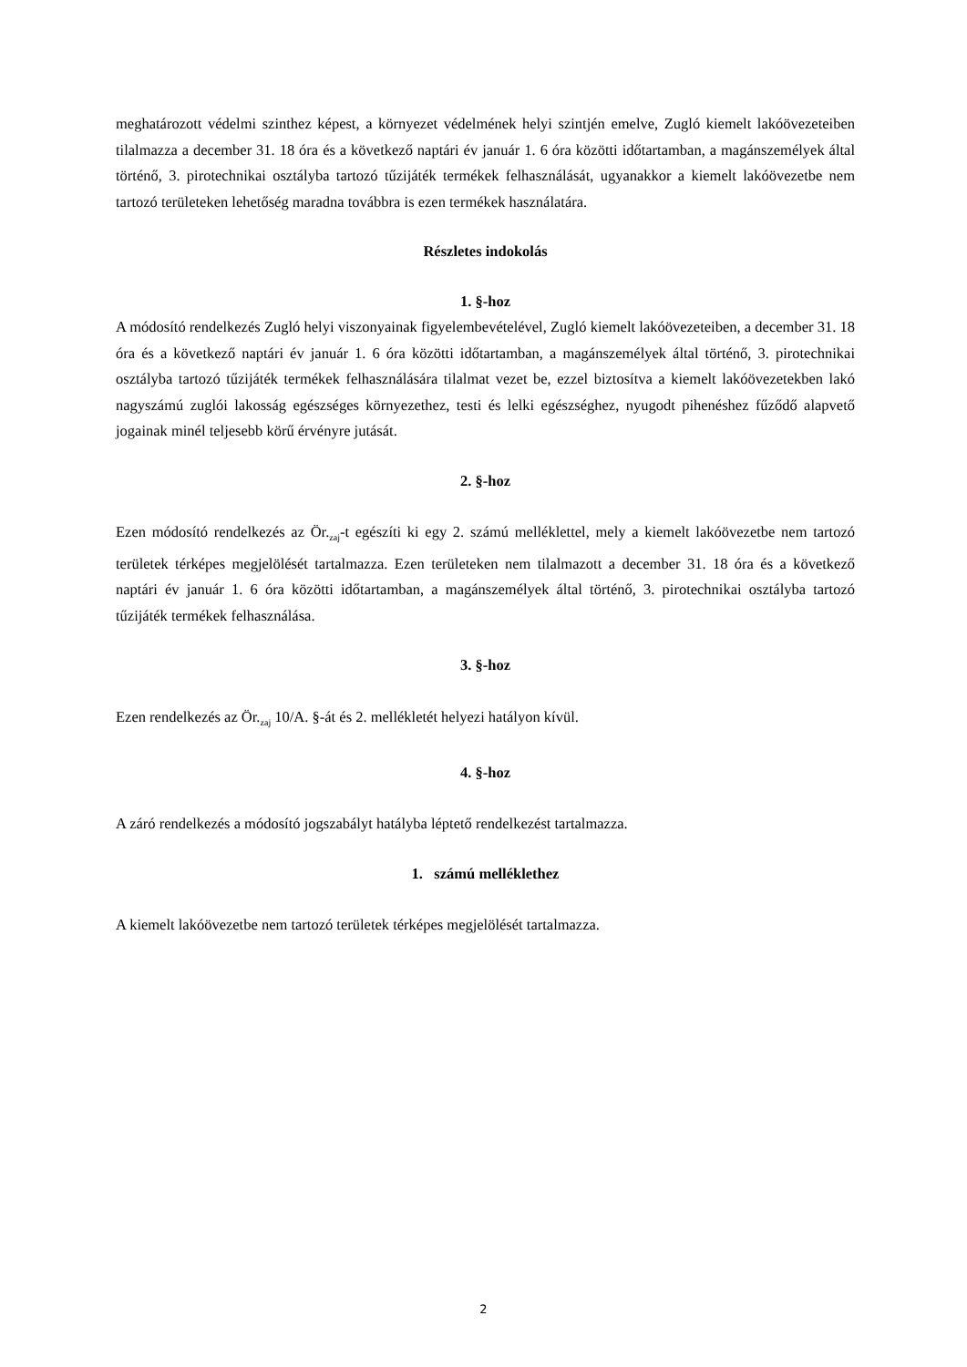meghatározott védelmi szinthez képest, a környezet védelmének helyi szintjén emelve, Zugló kiemelt lakóövezeteiben tilalmazza a december 31. 18 óra és a következő naptári év január 1. 6 óra közötti időtartamban, a magánszemélyek által történő, 3. pirotechnikai osztályba tartozó tűzijáték termékek felhasználását, ugyanakkor a kiemelt lakóövezetbe nem tartozó területeken lehetőség maradna továbbra is ezen termékek használatára.
Részletes indokolás
1. §-hoz
A módosító rendelkezés Zugló helyi viszonyainak figyelembevételével, Zugló kiemelt lakóövezeteiben, a december 31. 18 óra és a következő naptári év január 1. 6 óra közötti időtartamban, a magánszemélyek által történő, 3. pirotechnikai osztályba tartozó tűzijáték termékek felhasználására tilalmat vezet be, ezzel biztosítva a kiemelt lakóövezetekben lakó nagyszámú zuglói lakosság egészséges környezethez, testi és lelki egészséghez, nyugodt pihenéshez fűződő alapvető jogainak minél teljesebb körű érvényre jutását.
2. §-hoz
Ezen módosító rendelkezés az Ör.<sub>zaj</sub>-t egészíti ki egy 2. számú melléklettel, mely a kiemelt lakóövezetbe nem tartozó területek térképes megjelölését tartalmazza. Ezen területeken nem tilalmazott a december 31. 18 óra és a következő naptári év január 1. 6 óra közötti időtartamban, a magánszemélyek által történő, 3. pirotechnikai osztályba tartozó tűzijáték termékek felhasználása.
3. §-hoz
Ezen rendelkezés az Ör.<sub>zaj</sub> 10/A. §-át és 2. mellékletét helyezi hatályon kívül.
4. §-hoz
A záró rendelkezés a módosító jogszabályt hatályba léptető rendelkezést tartalmazza.
1. számú melléklethez
A kiemelt lakóövezetbe nem tartozó területek térképes megjelölését tartalmazza.
2